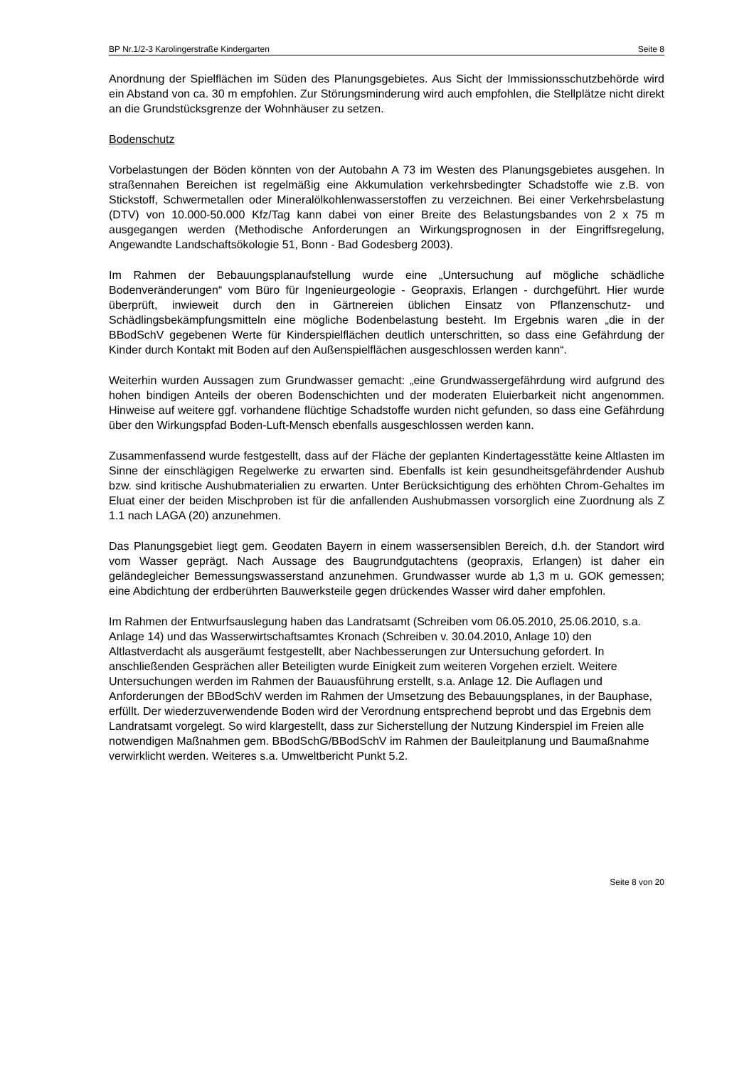BP Nr.1/2-3 Karolingerstraße Kindergarten Seite 8
Anordnung der Spielflächen im Süden des Planungsgebietes. Aus Sicht der Immissionsschutzbehörde wird ein Abstand von ca. 30 m empfohlen. Zur Störungsminderung wird auch empfohlen, die Stellplätze nicht direkt an die Grundstücksgrenze der Wohnhäuser zu setzen.
Bodenschutz
Vorbelastungen der Böden könnten von der Autobahn A 73 im Westen des Planungsgebietes ausgehen. In straßennahen Bereichen ist regelmäßig eine Akkumulation verkehrsbedingter Schadstoffe wie z.B. von Stickstoff, Schwermetallen oder Mineralölkohlenwasserstoffen zu verzeichnen. Bei einer Verkehrsbelastung (DTV) von 10.000-50.000 Kfz/Tag kann dabei von einer Breite des Belastungsbandes von 2 x 75 m ausgegangen werden (Methodische Anforderungen an Wirkungsprognosen in der Eingriffsregelung, Angewandte Landschaftsökologie 51, Bonn - Bad Godesberg 2003).
Im Rahmen der Bebauungsplanaufstellung wurde eine „Untersuchung auf mögliche schädliche Bodenveränderungen“ vom Büro für Ingenieurgeologie - Geopraxis, Erlangen - durchgeführt. Hier wurde überprüft, inwieweit durch den in Gärtnereien üblichen Einsatz von Pflanzenschutz- und Schädlingsbekämpfungsmitteln eine mögliche Bodenbelastung besteht. Im Ergebnis waren „die in der BBodSchV gegebenen Werte für Kinderspielflächen deutlich unterschritten, so dass eine Gefährdung der Kinder durch Kontakt mit Boden auf den Außenspielflächen ausgeschlossen werden kann“.
Weiterhin wurden Aussagen zum Grundwasser gemacht: „eine Grundwassergefährdung wird aufgrund des hohen bindigen Anteils der oberen Bodenschichten und der moderaten Eluierbarkeit nicht angenommen. Hinweise auf weitere ggf. vorhandene flüchtige Schadstoffe wurden nicht gefunden, so dass eine Gefährdung über den Wirkungspfad Boden-Luft-Mensch ebenfalls ausgeschlossen werden kann.
Zusammenfassend wurde festgestellt, dass auf der Fläche der geplanten Kindertagesstätte keine Altlasten im Sinne der einschlägigen Regelwerke zu erwarten sind. Ebenfalls ist kein gesundheitsgefährdender Aushub bzw. sind kritische Aushubmaterialien zu erwarten. Unter Berücksichtigung des erhöhten Chrom-Gehaltes im Eluat einer der beiden Mischproben ist für die anfallenden Aushubmassen vorsorglich eine Zuordnung als Z 1.1 nach LAGA (20) anzunehmen.
Das Planungsgebiet liegt gem. Geodaten Bayern in einem wassersensiblen Bereich, d.h. der Standort wird vom Wasser geprägt. Nach Aussage des Baugrundgutachtens (geopraxis, Erlangen) ist daher ein geländegleicher Bemessungswasserstand anzunehmen. Grundwasser wurde ab 1,3 m u. GOK gemessen; eine Abdichtung der erdberührten Bauwerksteile gegen drückendes Wasser wird daher empfohlen.
Im Rahmen der Entwurfsauslegung haben das Landratsamt (Schreiben vom 06.05.2010, 25.06.2010, s.a. Anlage 14) und das Wasserwirtschaftsamtes Kronach (Schreiben v. 30.04.2010, Anlage 10) den Altlastverdacht als ausgeräumt festgestellt, aber Nachbesserungen zur Untersuchung gefordert. In anschließenden Gesprächen aller Beteiligten wurde Einigkeit zum weiteren Vorgehen erzielt. Weitere Untersuchungen werden im Rahmen der Bauausführung erstellt, s.a. Anlage 12. Die Auflagen und Anforderungen der BBodSchV werden im Rahmen der Umsetzung des Bebauungsplanes, in der Bauphase, erfüllt. Der wiederzuverwendende Boden wird der Verordnung entsprechend beprobt und das Ergebnis dem Landratsamt vorgelegt. So wird klargestellt, dass zur Sicherstellung der Nutzung Kinderspiel im Freien alle notwendigen Maßnahmen gem. BBodSchG/BBodSchV im Rahmen der Bauleitplanung und Baumaßnahme verwirklicht werden. Weiteres s.a. Umweltbericht Punkt 5.2.
Seite 8 von 20